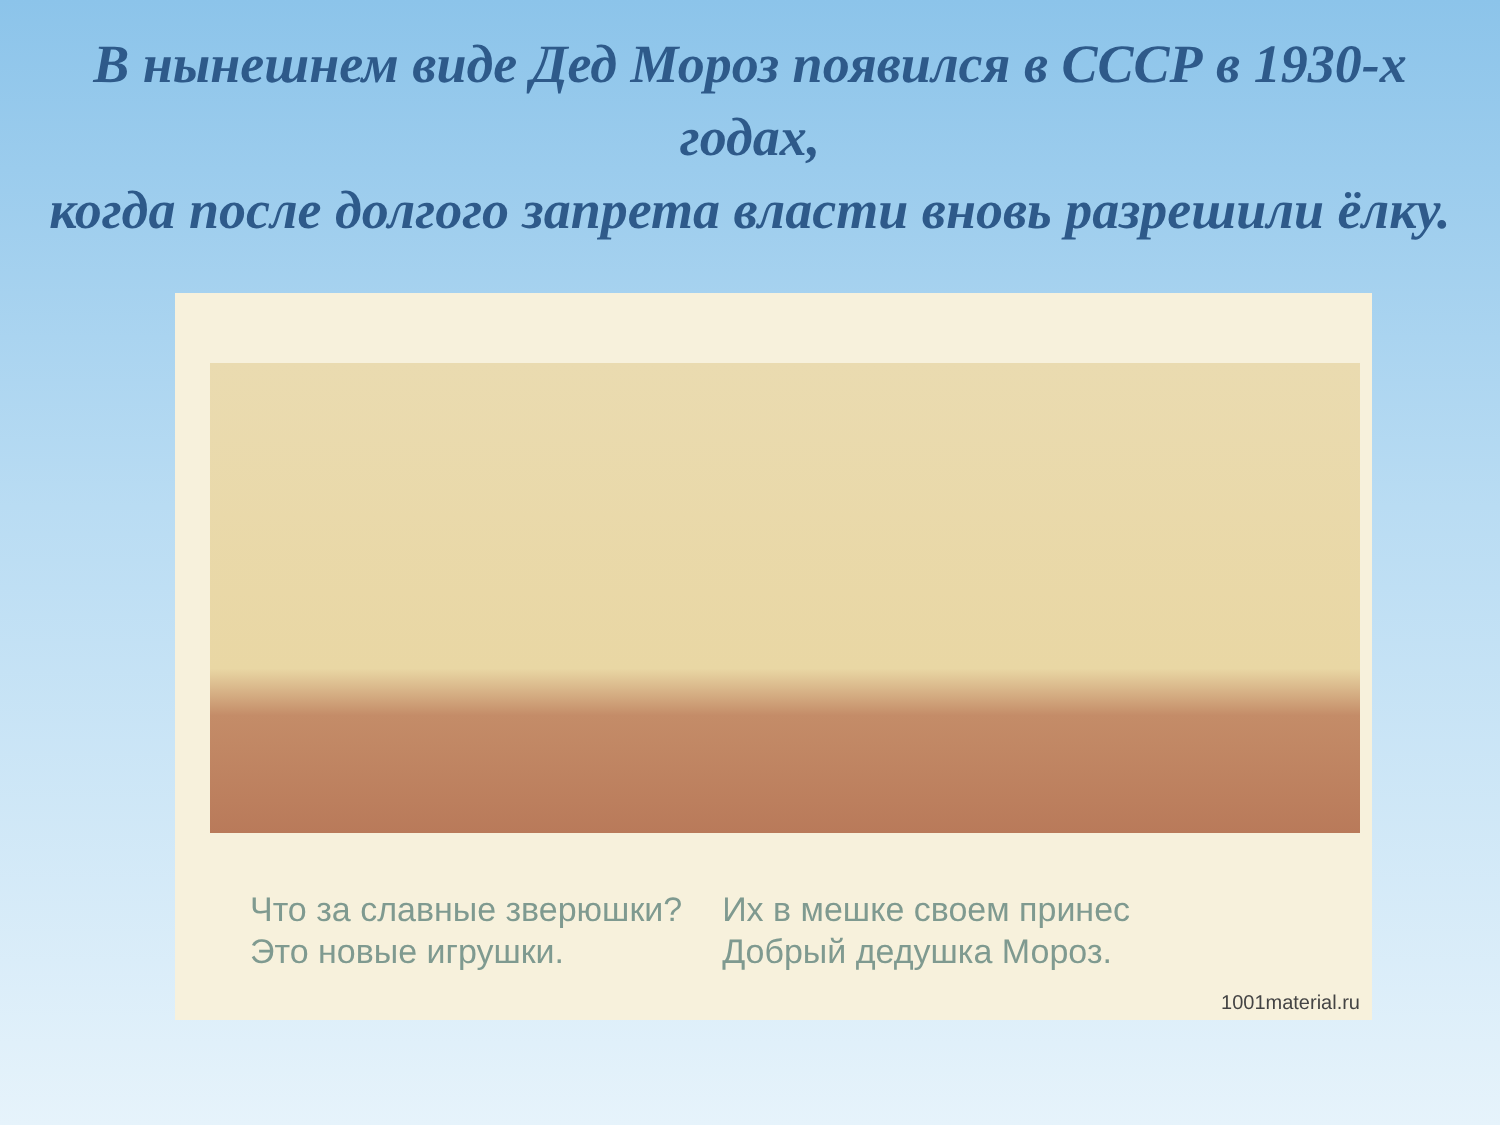В нынешнем виде Дед Мороз появился в СССР в 1930-х годах,
когда после долгого запрета власти вновь разрешили ёлку.
Что за славные зверюшки?
Это новые игрушки.
Их в мешке своем принес
Добрый дедушка Мороз.
1001material.ru